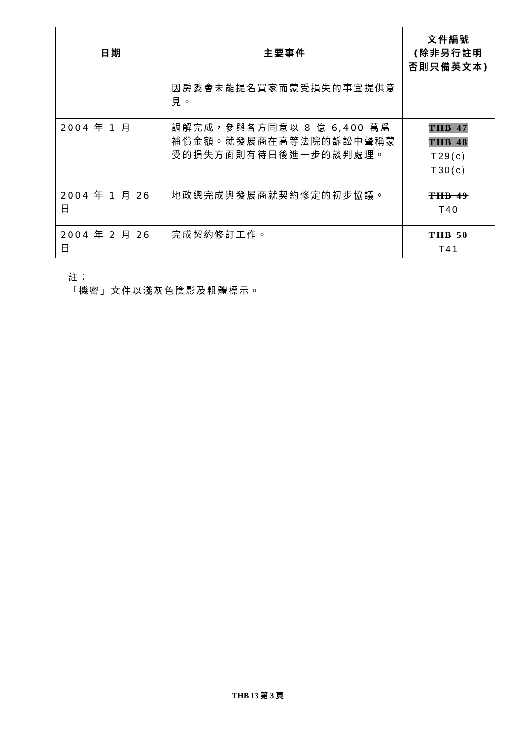| 日期 | 主要事件 | 文件編號 (除非另行註明 否則只備英文本) |
| --- | --- | --- |
| | 因房委會未能提名買家而蒙受損失的事宜提供意見。 | |
| 2004 年 1 月 | 調解完成，參與各方同意以 8 億 6,400 萬爲補償金額。就發展商在高等法院的訴訟中聲稱蒙受的損失方面則有待日後進一步的談判處理。 | THB 47 THB 48 T29(c) T30(c) |
| 2004 年 1 月 26 日 | 地政總完成與發展商就契約修定的初步協議。 | THB 49 T40 |
| 2004 年 2 月 26 日 | 完成契約修訂工作。 | THB 50 T41 |
註：
「機密」文件以淺灰色陰影及粗體標示。
THB 13 第 3 頁